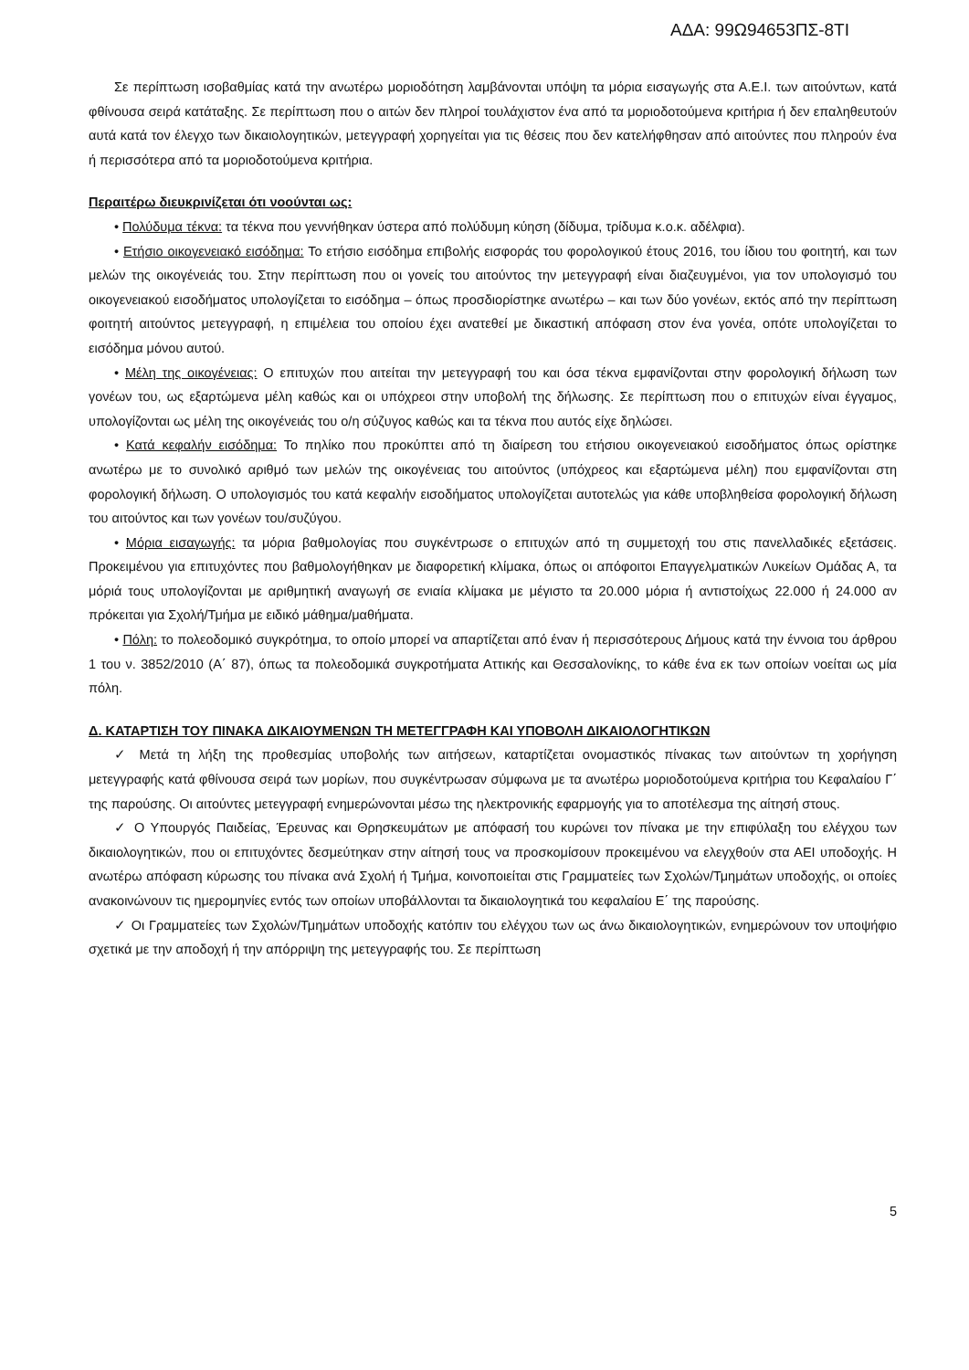ΑΔΑ: 99Ω94653ΠΣ-8ΤΙ
Σε περίπτωση ισοβαθμίας κατά την ανωτέρω μοριοδότηση λαμβάνονται υπόψη τα μόρια εισαγωγής στα Α.Ε.Ι. των αιτούντων, κατά φθίνουσα σειρά κατάταξης. Σε περίπτωση που ο αιτών δεν πληροί τουλάχιστον ένα από τα μοριοδοτούμενα κριτήρια ή δεν επαληθευτούν αυτά κατά τον έλεγχο των δικαιολογητικών, μετεγγραφή χορηγείται για τις θέσεις που δεν κατελήφθησαν από αιτούντες που πληρούν ένα ή περισσότερα από τα μοριοδοτούμενα κριτήρια.
Περαιτέρω διευκρινίζεται ότι νοούνται ως:
• Πολύδυμα τέκνα: τα τέκνα που γεννήθηκαν ύστερα από πολύδυμη κύηση (δίδυμα, τρίδυμα κ.ο.κ. αδέλφια).
• Ετήσιο οικογενειακό εισόδημα: Το ετήσιο εισόδημα επιβολής εισφοράς του φορολογικού έτους 2016, του ίδιου του φοιτητή, και των μελών της οικογένειάς του. Στην περίπτωση που οι γονείς του αιτούντος την μετεγγραφή είναι διαζευγμένοι, για τον υπολογισμό του οικογενειακού εισοδήματος υπολογίζεται το εισόδημα – όπως προσδιορίστηκε ανωτέρω – και των δύο γονέων, εκτός από την περίπτωση φοιτητή αιτούντος μετεγγραφή, η επιμέλεια του οποίου έχει ανατεθεί με δικαστική απόφαση στον ένα γονέα, οπότε υπολογίζεται το εισόδημα μόνου αυτού.
• Μέλη της οικογένειας: Ο επιτυχών που αιτείται την μετεγγραφή του και όσα τέκνα εμφανίζονται στην φορολογική δήλωση των γονέων του, ως εξαρτώμενα μέλη καθώς και οι υπόχρεοι στην υποβολή της δήλωσης. Σε περίπτωση που ο επιτυχών είναι έγγαμος, υπολογίζονται ως μέλη της οικογένειάς του ο/η σύζυγος καθώς και τα τέκνα που αυτός είχε δηλώσει.
• Κατά κεφαλήν εισόδημα: Το πηλίκο που προκύπτει από τη διαίρεση του ετήσιου οικογενειακού εισοδήματος όπως ορίστηκε ανωτέρω με το συνολικό αριθμό των μελών της οικογένειας του αιτούντος (υπόχρεος και εξαρτώμενα μέλη) που εμφανίζονται στη φορολογική δήλωση. Ο υπολογισμός του κατά κεφαλήν εισοδήματος υπολογίζεται αυτοτελώς για κάθε υποβληθείσα φορολογική δήλωση του αιτούντος και των γονέων του/συζύγου.
• Μόρια εισαγωγής: τα μόρια βαθμολογίας που συγκέντρωσε ο επιτυχών από τη συμμετοχή του στις πανελλαδικές εξετάσεις. Προκειμένου για επιτυχόντες που βαθμολογήθηκαν με διαφορετική κλίμακα, όπως οι απόφοιτοι Επαγγελματικών Λυκείων Ομάδας Α, τα μόριά τους υπολογίζονται με αριθμητική αναγωγή σε ενιαία κλίμακα με μέγιστο τα 20.000 μόρια ή αντιστοίχως 22.000 ή 24.000 αν πρόκειται για Σχολή/Τμήμα με ειδικό μάθημα/μαθήματα.
• Πόλη: το πολεοδομικό συγκρότημα, το οποίο μπορεί να απαρτίζεται από έναν ή περισσότερους Δήμους κατά την έννοια του άρθρου 1 του ν. 3852/2010 (Α΄ 87), όπως τα πολεοδομικά συγκροτήματα Αττικής και Θεσσαλονίκης, το κάθε ένα εκ των οποίων νοείται ως μία πόλη.
Δ. ΚΑΤΑΡΤΙΣΗ ΤΟΥ ΠΙΝΑΚΑ ΔΙΚΑΙΟΥΜΕΝΩΝ ΤΗ ΜΕΤΕΓΓΡΑΦΗ ΚΑΙ ΥΠΟΒΟΛΗ ΔΙΚΑΙΟΛΟΓΗΤΙΚΩΝ
✓ Μετά τη λήξη της προθεσμίας υποβολής των αιτήσεων, καταρτίζεται ονομαστικός πίνακας των αιτούντων τη χορήγηση μετεγγραφής κατά φθίνουσα σειρά των μορίων, που συγκέντρωσαν σύμφωνα με τα ανωτέρω μοριοδοτούμενα κριτήρια του Κεφαλαίου Γ΄ της παρούσης. Οι αιτούντες μετεγγραφή ενημερώνονται μέσω της ηλεκτρονικής εφαρμογής για το αποτέλεσμα της αίτησή στους.
✓ Ο Υπουργός Παιδείας, Έρευνας και Θρησκευμάτων με απόφασή του κυρώνει τον πίνακα με την επιφύλαξη του ελέγχου των δικαιολογητικών, που οι επιτυχόντες δεσμεύτηκαν στην αίτησή τους να προσκομίσουν προκειμένου να ελεγχθούν στα ΑΕΙ υποδοχής. Η ανωτέρω απόφαση κύρωσης του πίνακα ανά Σχολή ή Τμήμα, κοινοποιείται στις Γραμματείες των Σχολών/Τμημάτων υποδοχής, οι οποίες ανακοινώνουν τις ημερομηνίες εντός των οποίων υποβάλλονται τα δικαιολογητικά του κεφαλαίου Ε΄ της παρούσης.
✓ Οι Γραμματείες των Σχολών/Τμημάτων υποδοχής κατόπιν του ελέγχου των ως άνω δικαιολογητικών, ενημερώνουν τον υποψήφιο σχετικά με την αποδοχή ή την απόρριψη της μετεγγραφής του. Σε περίπτωση
5